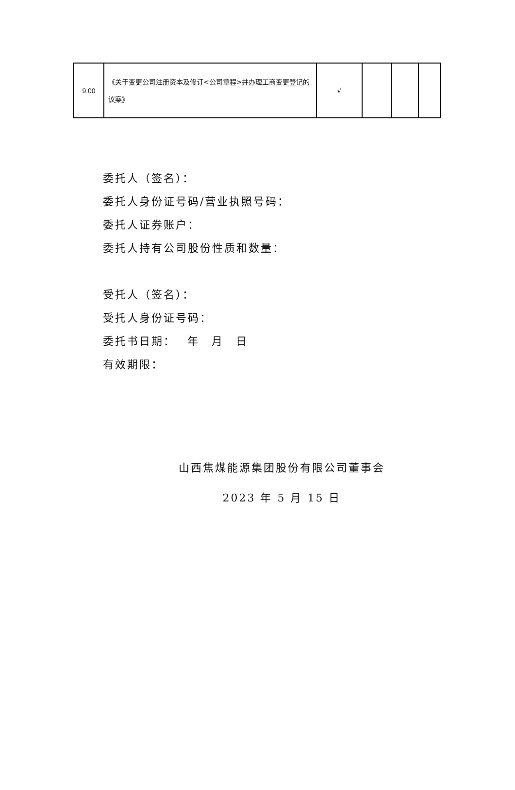| 9.00 | 《关于变更公司注册资本及修订<公司章程>并办理工商变更登记的议案》 | √ | | | |
委托人（签名）：
委托人身份证号码/营业执照号码：
委托人证券账户：
委托人持有公司股份性质和数量：
受托人（签名）：
受托人身份证号码：
委托书日期：　 年　月　日
有效期限：
山西焦煤能源集团股份有限公司董事会
2023 年 5 月 15 日